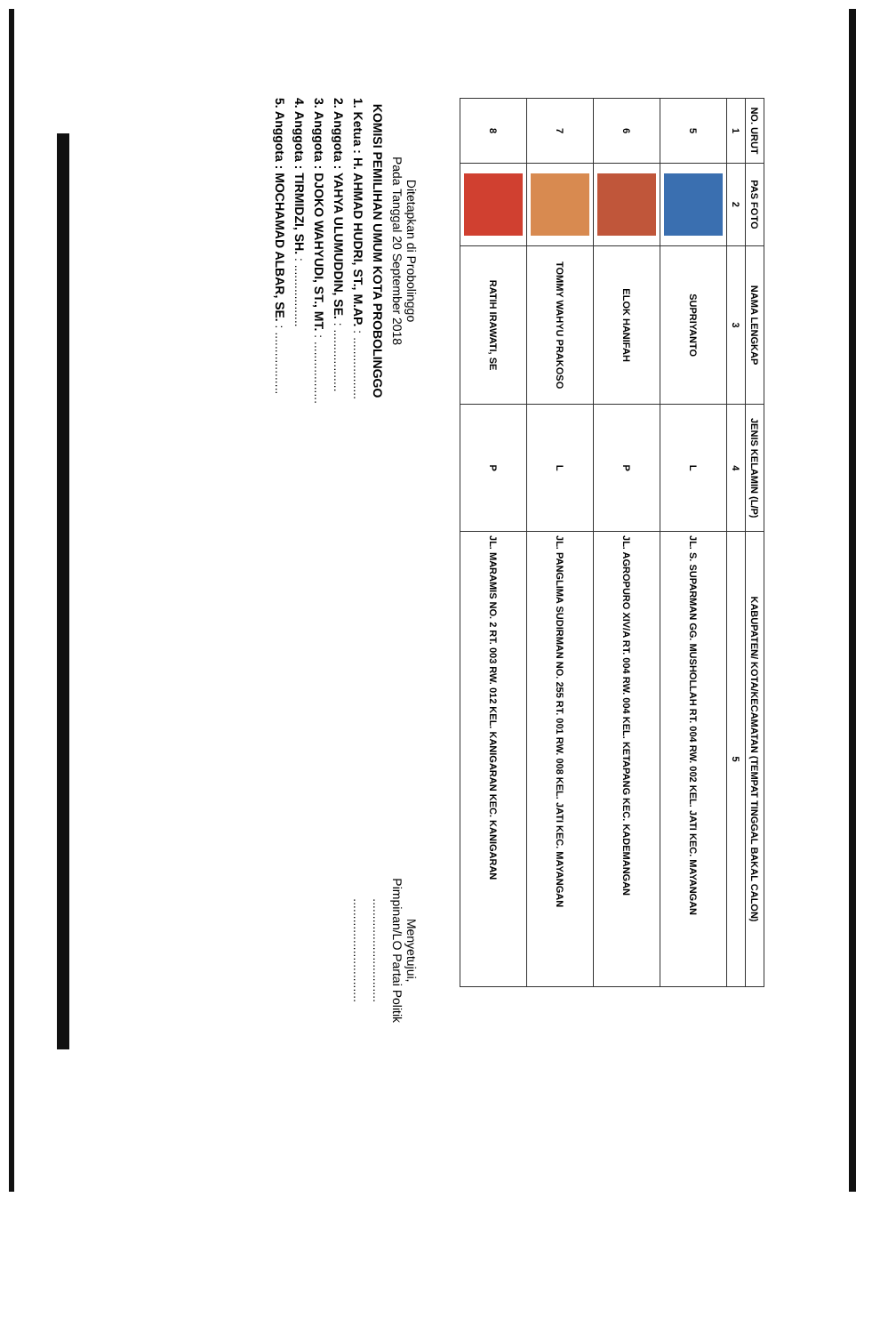| NO. URUT | PAS FOTO | NAMA LENGKAP | JENIS KELAMIN (L/P) | KABUPATEN/ KOTA/KECAMATAN (TEMPAT TINGGAL BAKAL CALON) |
| --- | --- | --- | --- | --- |
| 1 | 2 | 3 | 4 | 5 |
| 5 | | SUPRIYANTO | L | JL. S. SUPARMAN GG. MUSHOLLAH RT. 004 RW. 002 KEL. JATI KEC. MAYANGAN |
| 6 | | ELOK HANIFAH | P | JL. AGROPURO XIV/A RT. 004 RW. 004 KEL. KETAPANG KEC. KADEMANGAN |
| 7 | | TOMMY WAHYU PRAKOSO | L | JL. PANGLIMA SUDIRMAN NO. 255 RT. 001 RW. 008 KEL. JATI KEC. MAYANGAN |
| 8 | | RATIH IRAWATI, SE | P | JL. MARAMIS NO. 2 RT. 003 RW. 012 KEL. KANIGARAN KEC. KANIGARAN |
Ditetapkan di Probolinggo
Pada Tanggal 20 September 2018
KOMISI PEMILIHAN UMUM KOTA PROBOLINGGO
1. Ketua : H. AHMAD HUDRI, ST., M.AP. : ..................
2. Anggota : YAHYA ULUMUDDIN, SE. : ..................
3. Anggota : DJOKO WAHYUDI, ST., MT. : ..................
4. Anggota : TIRMIDZI, SH. : ..................
5. Anggota : MOCHAMAD ALBAR, SE. : ..................
Menyetujui,
Pimpinan/LO Partai Politik
..............................
..............................